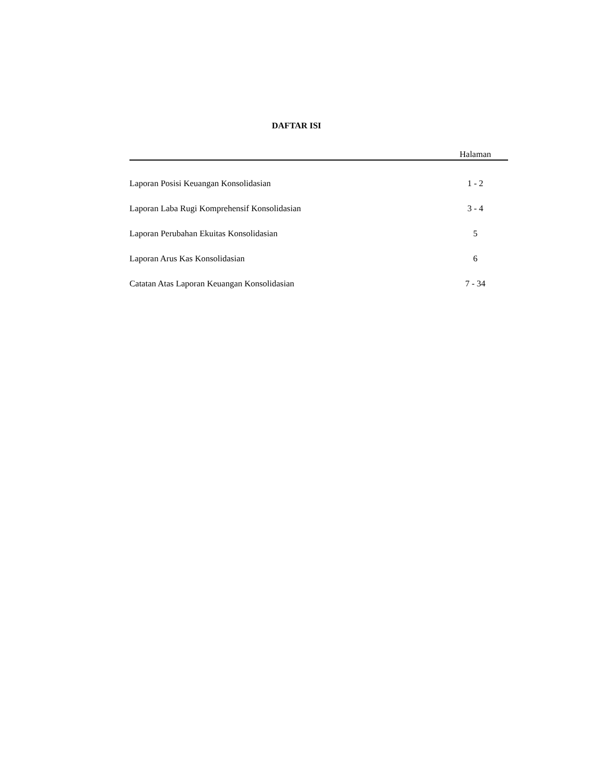DAFTAR ISI
| | Halaman |
| --- | --- |
| Laporan Posisi Keuangan Konsolidasian | 1 - 2 |
| Laporan Laba Rugi Komprehensif Konsolidasian | 3 - 4 |
| Laporan Perubahan Ekuitas Konsolidasian | 5 |
| Laporan Arus Kas Konsolidasian | 6 |
| Catatan Atas Laporan Keuangan Konsolidasian | 7 - 34 |